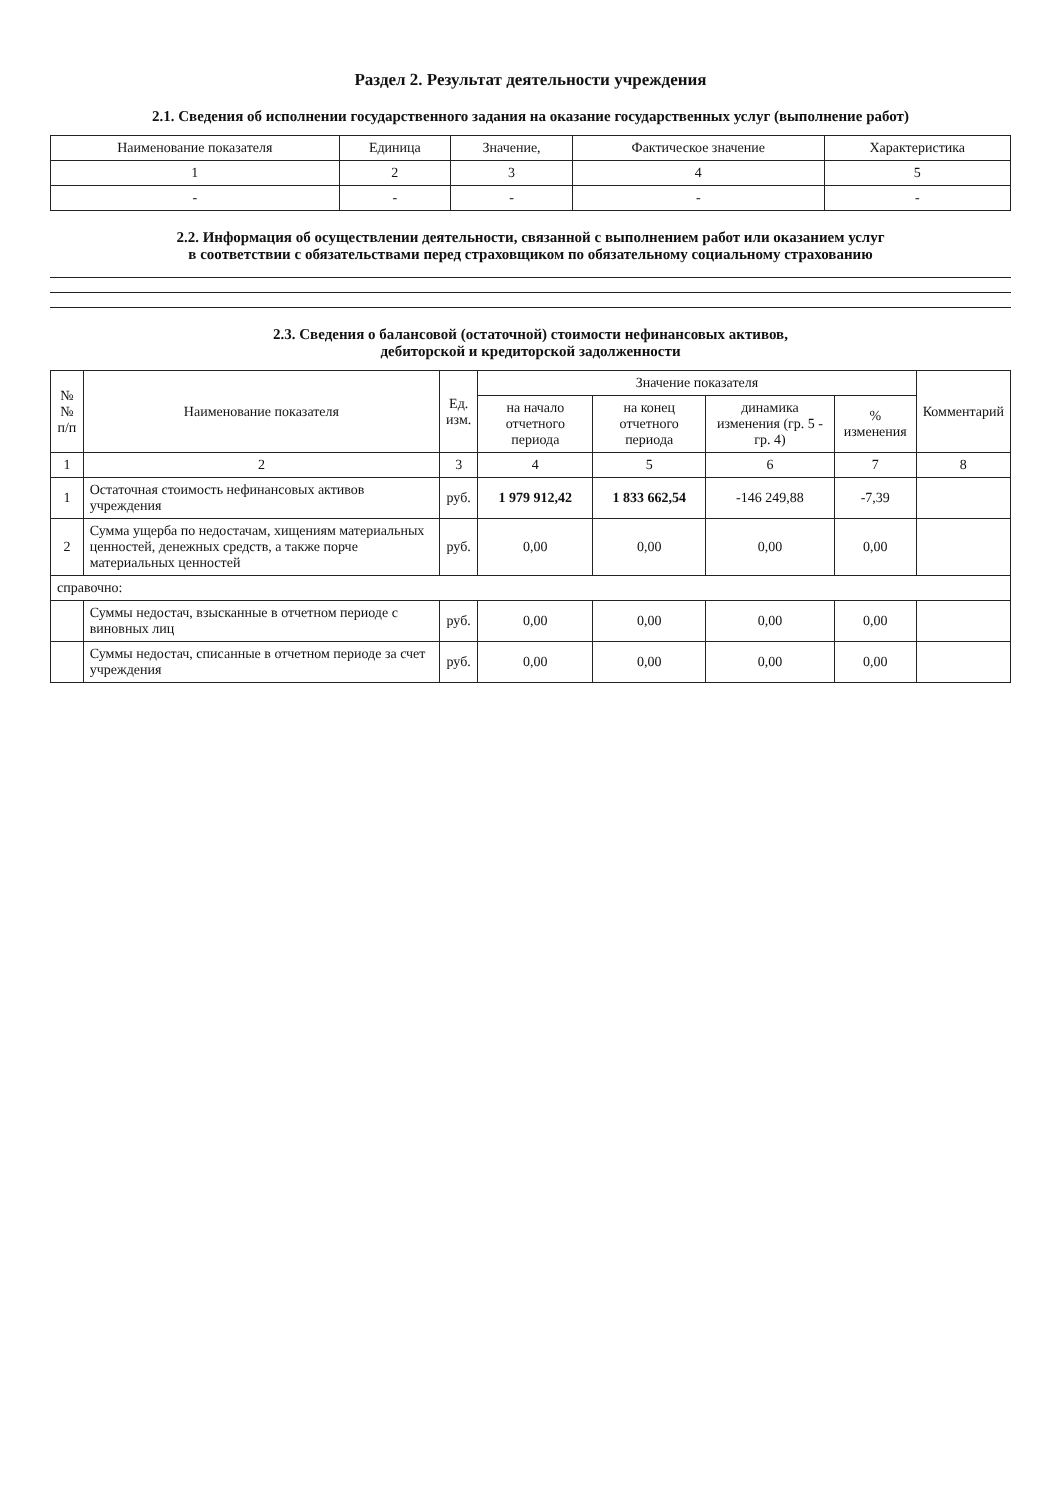Раздел 2. Результат деятельности учреждения
2.1. Сведения об исполнении государственного задания на оказание государственных услуг (выполнение работ)
| Наименование показателя | Единица | Значение, | Фактическое значение | Характеристика |
| --- | --- | --- | --- | --- |
| 1 | 2 | 3 | 4 | 5 |
| - | - | - | - | - |
2.2. Информация об осуществлении деятельности, связанной с выполнением работ или оказанием услуг
в соответствии с обязательствами перед страховщиком по обязательному социальному страхованию
2.3. Сведения о балансовой (остаточной) стоимости нефинансовых активов,
дебиторской и кредиторской задолженности
| № № п/п | Наименование показателя | Ед. изм. | Значение показателя | | | | Комментарий |
| --- | --- | --- | --- | --- | --- | --- | --- |
| | | | на начало отчетного периода | на конец отчетного периода | динамика изменения (гр. 5 - гр. 4) | % изменения | |
| 1 | 2 | 3 | 4 | 5 | 6 | 7 | 8 |
| 1 | Остаточная стоимость нефинансовых активов учреждения | руб. | 1 979 912,42 | 1 833 662,54 | -146 249,88 | -7,39 | |
| 2 | Сумма ущерба по недостачам, хищениям материальных ценностей, денежных средств, а также порче материальных ценностей | руб. | 0,00 | 0,00 | 0,00 | 0,00 | |
| справочно: | | | | | | | |
| | Суммы недостач, взысканные в отчетном периоде с виновных лиц | руб. | 0,00 | 0,00 | 0,00 | 0,00 | |
| | Суммы недостач, списанные в отчетном периоде за счет учреждения | руб. | 0,00 | 0,00 | 0,00 | 0,00 | |